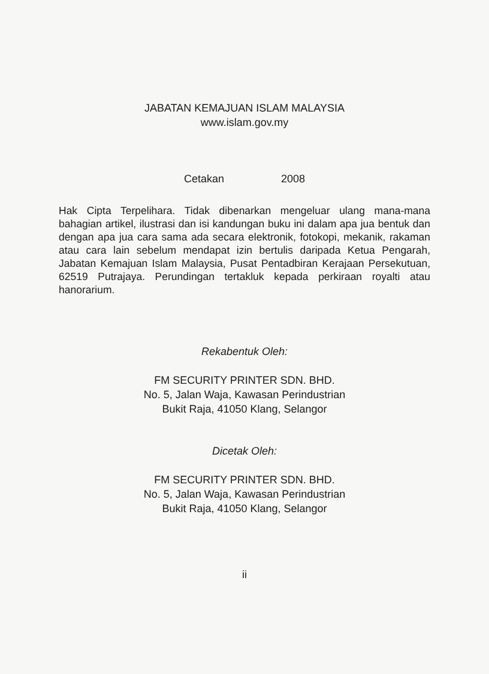JABATAN KEMAJUAN ISLAM MALAYSIA
www.islam.gov.my
Cetakan 2008
Hak Cipta Terpelihara. Tidak dibenarkan mengeluar ulang mana-mana bahagian artikel, ilustrasi dan isi kandungan buku ini dalam apa jua bentuk dan dengan apa jua cara sama ada secara elektronik, fotokopi, mekanik, rakaman atau cara lain sebelum mendapat izin bertulis daripada Ketua Pengarah, Jabatan Kemajuan Islam Malaysia, Pusat Pentadbiran Kerajaan Persekutuan, 62519 Putrajaya. Perundingan tertakluk kepada perkiraan royalti atau hanorarium.
Rekabentuk Oleh:
FM SECURITY PRINTER SDN. BHD.
No. 5, Jalan Waja, Kawasan Perindustrian
Bukit Raja, 41050 Klang, Selangor
Dicetak Oleh:
FM SECURITY PRINTER SDN. BHD.
No. 5, Jalan Waja, Kawasan Perindustrian
Bukit Raja, 41050 Klang, Selangor
ii